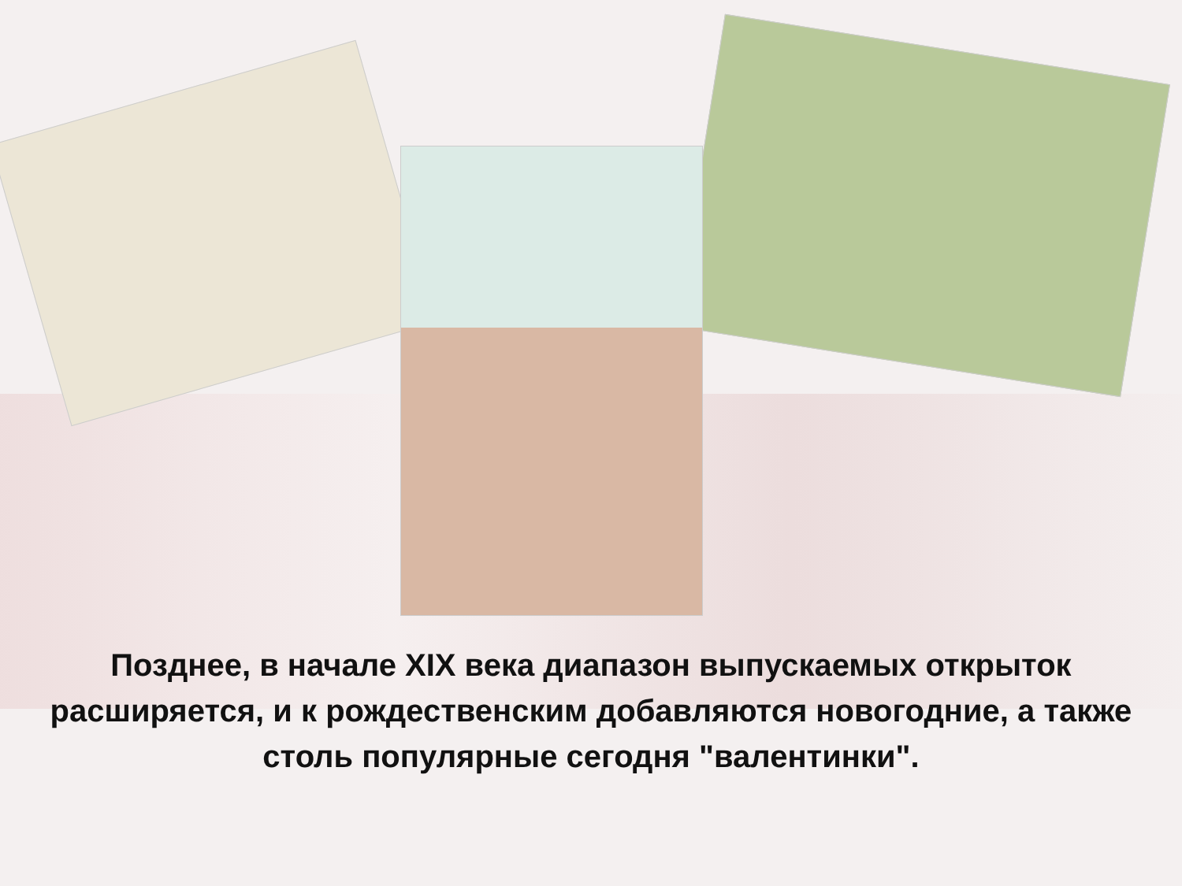Позднее, в начале XIX века диапазон выпускаемых открыток расширяется, и к рождественским добавляются новогодние, а также столь популярные сегодня "валентинки".